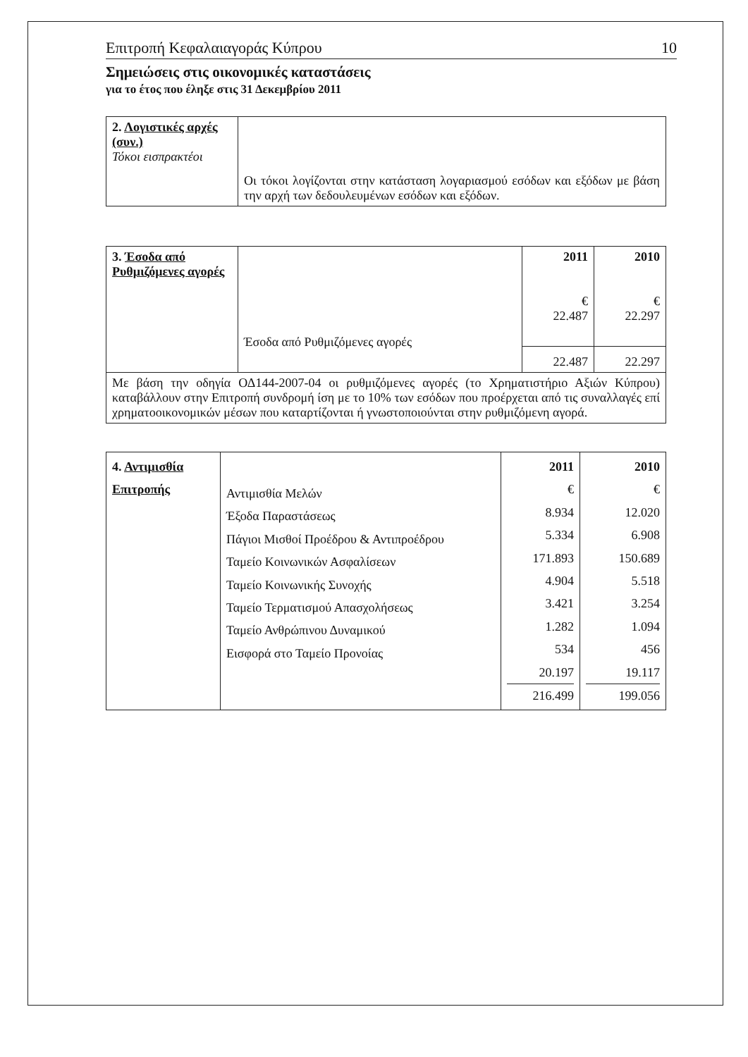Επιτροπή Κεφαλαιαγοράς Κύπρου 10
Σημειώσεις στις οικονομικές καταστάσεις
για το έτος που έληξε στις 31 Δεκεμβρίου 2011
| 2. Λογιστικές αρχές (συν.) Τόκοι εισπρακτέοι | Οι τόκοι λογίζονται στην κατάσταση λογαριασμού εσόδων και εξόδων με βάση την αρχή των δεδουλευμένων εσόδων και εξόδων. |
| 3. Έσοδα από Ρυθμιζόμενες αγορές | Έσοδα από Ρυθμιζόμενες αγορές | 2011 € 22.487 | 2010 € 22.297 |
| | | 22.487 | 22.297 |
| Με βάση την οδηγία ΟΔ144-2007-04 οι ρυθμιζόμενες αγορές (το Χρηματιστήριο Αξιών Κύπρου) καταβάλλουν στην Επιτροπή συνδρομή ίση με το 10% των εσόδων που προέρχεται από τις συναλλαγές επί χρηματοοικονομικών μέσων που καταρτίζονται ή γνωστοποιούνται στην ρυθμιζόμενη αγορά. | | | |
| 4. Αντιμισθία Επιτροπής | Αντιμισθία Μελών Έξοδα Παραστάσεως Πάγιοι Μισθοί Προέδρου & Αντιπροέδρου Ταμείο Κοινωνικών Ασφαλίσεων Ταμείο Κοινωνικής Συνοχής Ταμείο Τερματισμού Απασχολήσεως Ταμείο Ανθρώπινου Δυναμικού Εισφορά στο Ταμείο Προνοίας | 2011 € 8.934 5.334 171.893 4.904 3.421 1.282 534 20.197 216.499 | 2010 € 12.020 6.908 150.689 5.518 3.254 1.094 456 19.117 199.056 |